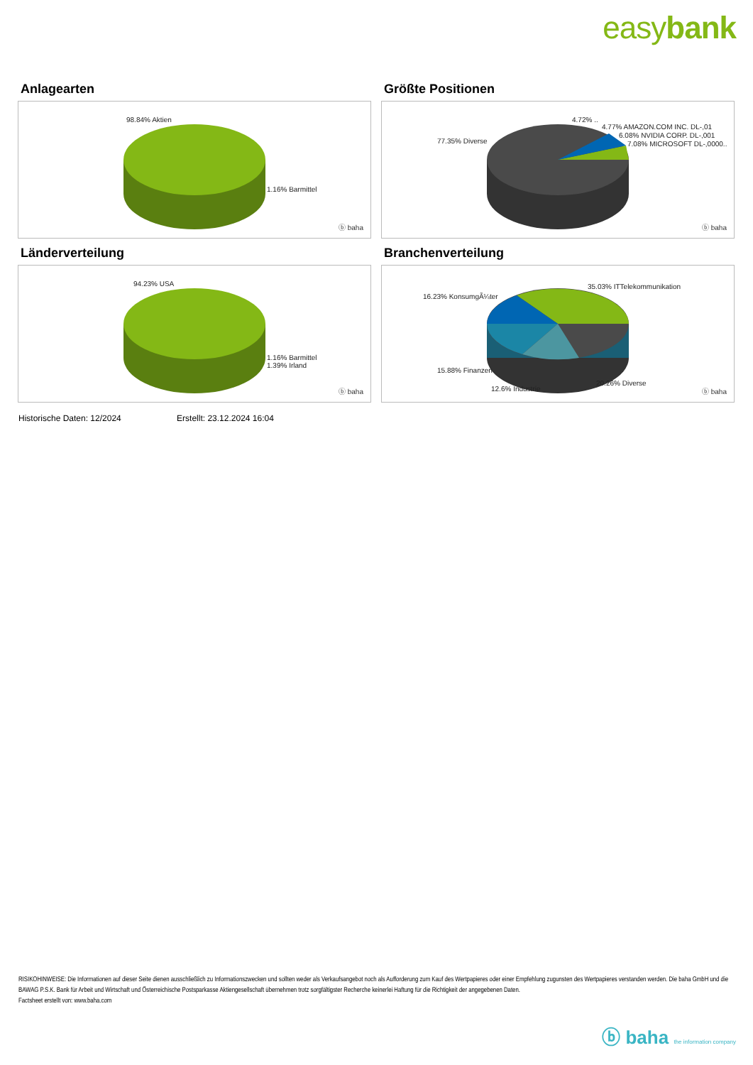easybank
Anlagearten
98.84% Aktien
1.16% Barmittel
ⓑ baha
Größte Positionen
77.35% Diverse
4.72% ..
4.77% AMAZON.COM INC. DL-,01
6.08% NVIDIA CORP. DL-,001
7.08% MICROSOFT DL-,0000..
ⓑ baha
Länderverteilung
94.23% USA
1.16% Barmittel
1.39% Irland
ⓑ baha
Branchenverteilung
16.23% KonsumgÃ¼ter
35.03% ITTelekommunikation
15.88% Finanzen
12.6% Industrie
20.26% Diverse
ⓑ baha
Historische Daten: 12/2024 Erstellt: 23.12.2024 16:04
RISIKOHINWEISE: Die Informationen auf dieser Seite dienen ausschließlich zu Informationszwecken und sollten weder als Verkaufsangebot noch als Aufforderung zum Kauf des Wertpapieres oder einer Empfehlung zugunsten des Wertpapieres verstanden werden. Die baha GmbH und die BAWAG P.S.K. Bank für Arbeit und Wirtschaft und Österreichische Postsparkasse Aktiengesellschaft übernehmen trotz sorgfältigster Recherche keinerlei Haftung für die Richtigkeit der angegebenen Daten.
Factsheet erstellt von: www.baha.com
ⓑ baha the information company